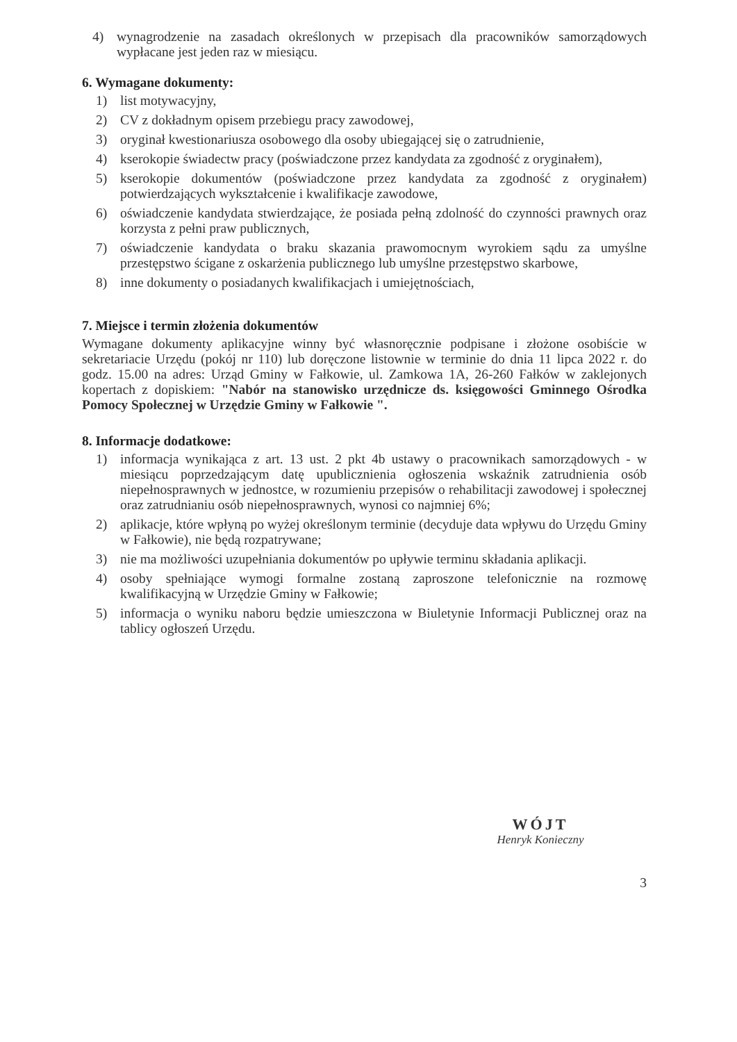4) wynagrodzenie na zasadach określonych w przepisach dla pracowników samorządowych wypłacane jest jeden raz w miesiącu.
6. Wymagane dokumenty:
1) list motywacyjny,
2) CV z dokładnym opisem przebiegu pracy zawodowej,
3) oryginał kwestionariusza osobowego dla osoby ubiegającej się o zatrudnienie,
4) kserokopie świadectw pracy (poświadczone przez kandydata za zgodność z oryginałem),
5) kserokopie dokumentów (poświadczone przez kandydata za zgodność z oryginałem) potwierdzających wykształcenie i kwalifikacje zawodowe,
6) oświadczenie kandydata stwierdzające, że posiada pełną zdolność do czynności prawnych oraz korzysta z pełni praw publicznych,
7) oświadczenie kandydata o braku skazania prawomocnym wyrokiem sądu za umyślne przestępstwo ścigane z oskarżenia publicznego lub umyślne przestępstwo skarbowe,
8) inne dokumenty o posiadanych kwalifikacjach i umiejętnościach,
7. Miejsce i termin złożenia dokumentów
Wymagane dokumenty aplikacyjne winny być własnoręcznie podpisane i złożone osobiście w sekretariacie Urzędu (pokój nr 110) lub doręczone listownie w terminie do dnia 11 lipca 2022 r. do godz. 15.00 na adres: Urząd Gminy w Fałkowie, ul. Zamkowa 1A, 26-260 Fałków w zaklejonych kopertach z dopiskiem: "Nabór na stanowisko urzędnicze ds. księgowości Gminnego Ośrodka Pomocy Społecznej w Urzędzie Gminy w Fałkowie ".
8. Informacje dodatkowe:
1) informacja wynikająca z art. 13 ust. 2 pkt 4b ustawy o pracownikach samorządowych - w miesiącu poprzedzającym datę upublicznienia ogłoszenia wskaźnik zatrudnienia osób niepełnosprawnych w jednostce, w rozumieniu przepisów o rehabilitacji zawodowej i społecznej oraz zatrudnianiu osób niepełnosprawnych, wynosi co najmniej 6%;
2) aplikacje, które wpłyną po wyżej określonym terminie (decyduje data wpływu do Urzędu Gminy w Fałkowie), nie będą rozpatrywane;
3) nie ma możliwości uzupełniania dokumentów po upływie terminu składania aplikacji.
4) osoby spełniające wymogi formalne zostaną zaproszone telefonicznie na rozmowę kwalifikacyjną w Urzędzie Gminy w Fałkowie;
5) informacja o wyniku naboru będzie umieszczona w Biuletynie Informacji Publicznej oraz na tablicy ogłoszeń Urzędu.
WÓJT
Henryk Konieczny
3